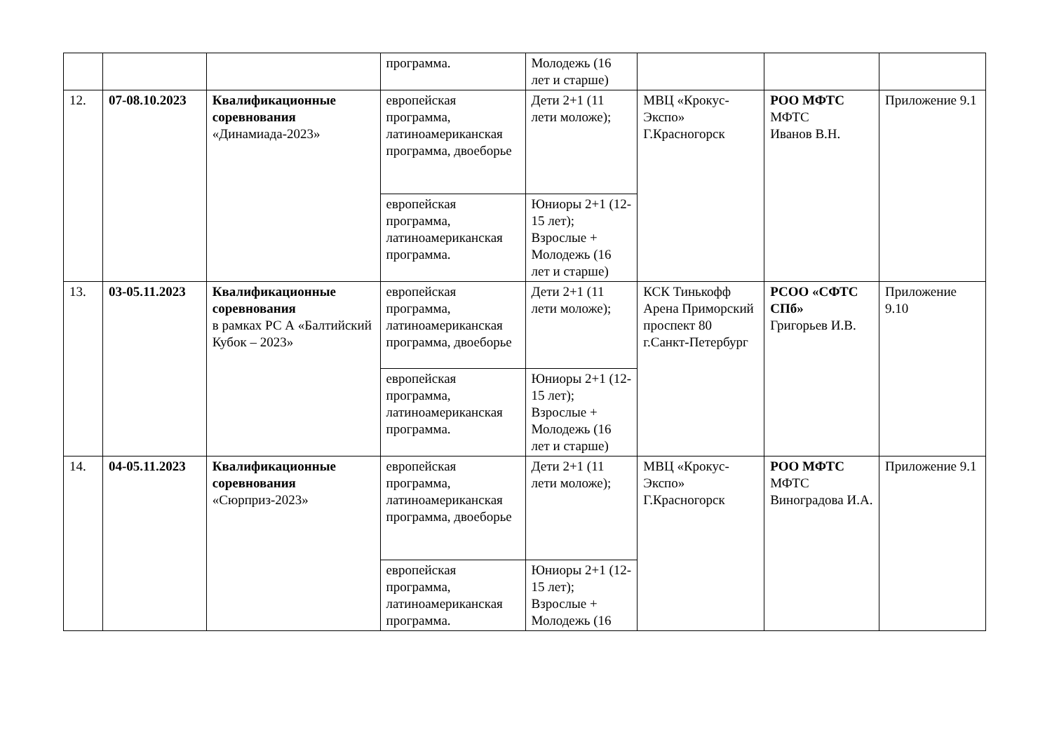| | | | программа. | Молодежь (16 лет и старше) | | | |
| 12. | 07-08.10.2023 | Квалификационные соревнования «Динамиада-2023» | европейская программа, латиноамериканская программа, двоеборье | Дети 2+1 (11 лети моложе); | МВЦ «Крокус-Экспо» Г.Красногорск | РОО МФТС МФТС Иванов В.Н. | Приложение 9.1 |
| | | | европейская программа, латиноамериканская программа. | Юниоры 2+1 (12-15 лет); Взрослые + Молодежь (16 лет и старше) | | | |
| 13. | 03-05.11.2023 | Квалификационные соревнования в рамках РС А «Балтийский Кубок – 2023» | европейская программа, латиноамериканская программа, двоеборье | Дети 2+1 (11 лети моложе); | КСК Тинькофф Арена Приморский проспект 80 г.Санкт-Петербург | РСОО «СФТС СПб» Григорьев И.В. | Приложение 9.10 |
| | | | европейская программа, латиноамериканская программа. | Юниоры 2+1 (12-15 лет); Взрослые + Молодежь (16 лет и старше) | | | |
| 14. | 04-05.11.2023 | Квалификационные соревнования «Сюрприз-2023» | европейская программа, латиноамериканская программа, двоеборье | Дети 2+1 (11 лети моложе); | МВЦ «Крокус-Экспо» Г.Красногорск | РОО МФТС МФТС Виноградова И.А. | Приложение 9.1 |
| | | | европейская программа, латиноамериканская программа. | Юниоры 2+1 (12-15 лет); Взрослые + Молодежь (16 | | | |